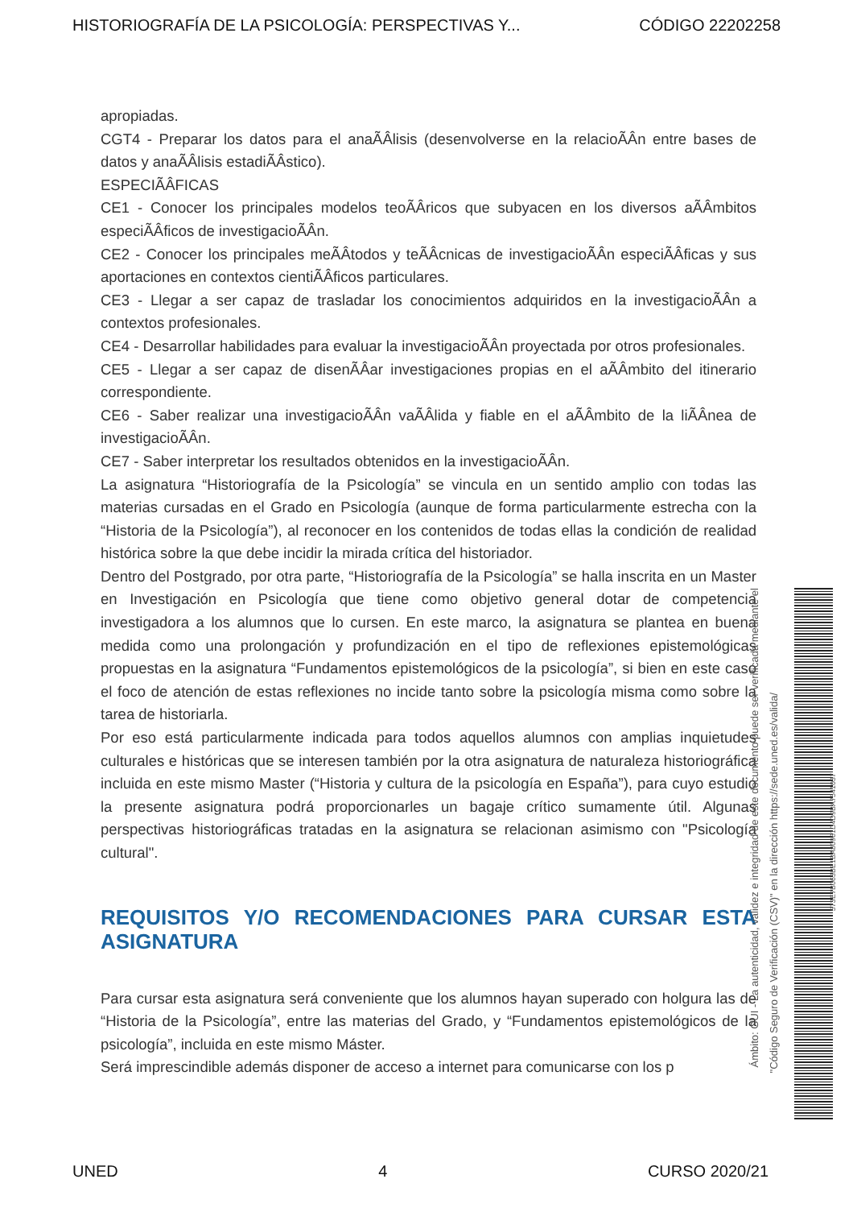HISTORIOGRAFÍA DE LA PSICOLOGÍA: PERSPECTIVAS Y... CÓDIGO 22202258
apropiadas.
CGT4 - Preparar los datos para el anaÃÂlisis (desenvolverse en la relacioÃÂn entre bases de datos y anaÃÂlisis estadiÃÂstico).
ESPECIÃÂFICAS
CE1 - Conocer los principales modelos teoÃÂricos que subyacen en los diversos aÃÂmbitos especiÃÂficos de investigacioÃÂn.
CE2 - Conocer los principales meÃÂtodos y teÃÂcnicas de investigacioÃÂn especiÃÂficas y sus aportaciones en contextos cientiÃÂficos particulares.
CE3 - Llegar a ser capaz de trasladar los conocimientos adquiridos en la investigacioÃÂn a contextos profesionales.
CE4 - Desarrollar habilidades para evaluar la investigacioÃÂn proyectada por otros profesionales.
CE5 - Llegar a ser capaz de disenÃÂar investigaciones propias en el aÃÂmbito del itinerario correspondiente.
CE6 - Saber realizar una investigacioÃÂn vaÃÂlida y fiable en el aÃÂmbito de la liÃÂnea de investigacioÃÂn.
CE7 - Saber interpretar los resultados obtenidos en la investigacioÃÂn.
La asignatura “Historiografía de la Psicología” se vincula en un sentido amplio con todas las materias cursadas en el Grado en Psicología (aunque de forma particularmente estrecha con la “Historia de la Psicología”), al reconocer en los contenidos de todas ellas la condición de realidad histórica sobre la que debe incidir la mirada crítica del historiador.
Dentro del Postgrado, por otra parte, “Historiografía de la Psicología” se halla inscrita en un Master en Investigación en Psicología que tiene como objetivo general dotar de competencia investigadora a los alumnos que lo cursen. En este marco, la asignatura se plantea en buena medida como una prolongación y profundización en el tipo de reflexiones epistemológicas propuestas en la asignatura “Fundamentos epistemológicos de la psicología”, si bien en este caso el foco de atención de estas reflexiones no incide tanto sobre la psicología misma como sobre la tarea de historiarla.
Por eso está particularmente indicada para todos aquellos alumnos con amplias inquietudes culturales e históricas que se interesen también por la otra asignatura de naturaleza historiográfica incluida en este mismo Master (“Historia y cultura de la psicología en España”), para cuyo estudio la presente asignatura podrá proporcionarles un bagaje crítico sumamente útil. Algunas perspectivas historiográficas tratadas en la asignatura se relacionan asimismo con "Psicología cultural".
REQUISITOS Y/O RECOMENDACIONES PARA CURSAR ESTA ASIGNATURA
Para cursar esta asignatura será conveniente que los alumnos hayan superado con holgura las de “Historia de la Psicología”, entre las materias del Grado, y “Fundamentos epistemológicos de la psicología”, incluida en este mismo Máster.
Será imprescindible además disponer de acceso a internet para comunicarse con los p
Ámbito: GUI - La autenticidad, validez e integridad de este documento puede ser verificada mediante el
"Código Seguro de Verificación (CSV)" en la dirección https://sede.uned.es/valida/
573E7B063BE1BA80961D4D9BA7541037
UNED 4 CURSO 2020/21